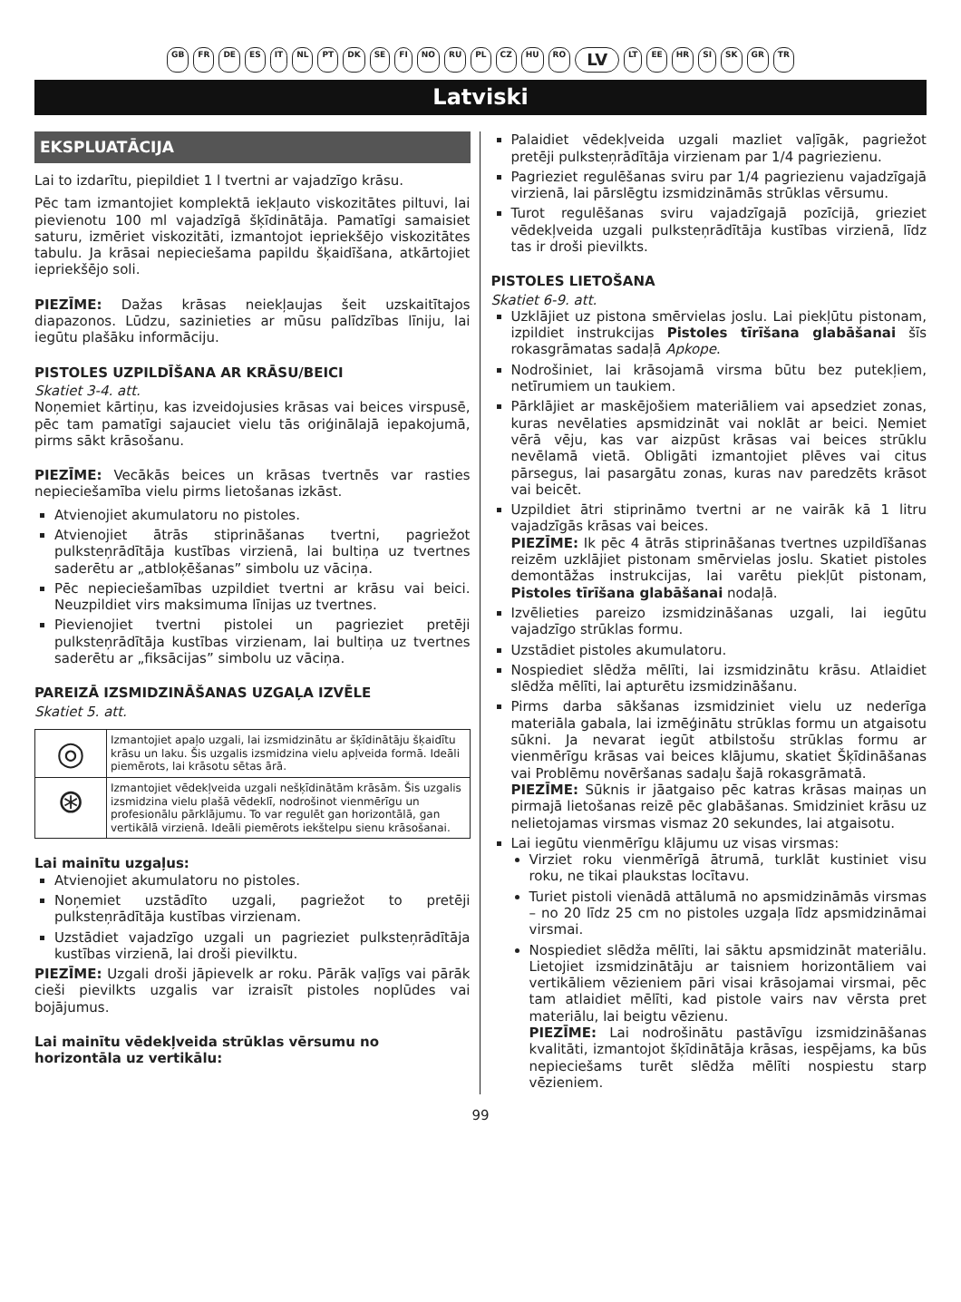GB FR DE ES IT NL PT DK SE FI NO RU PL CZ HU RO LV LT EE HR SI SK GR TR
Latviski
EKSPLUATĀCIJA
Lai to izdarītu, piepildiet 1 l tvertni ar vajadzīgo krāsu.
Pēc tam izmantojiet komplektā iekļauto viskozitātes piltuvi, lai pievienotu 100 ml vajadzīgā šķīdinātāja. Pamatīgi samaisiet saturu, izmēriet viskozitāti, izmantojot iepriekšējo viskozitātes tabulu. Ja krāsai nepieciešama papildu šķaidīšana, atkārtojiet iepriekšējo soli.
PIEZĪME: Dažas krāsas neiekļaujas šeit uzskaitītajos diapazonos. Lūdzu, sazinieties ar mūsu palīdzības līniju, lai iegūtu plašāku informāciju.
PISTOLES UZPILDĪŠANA AR KRĀSU/BEICI
Skatiet 3-4. att.
Noņemiet kārtiņu, kas izveidojusies krāsas vai beices virspusē, pēc tam pamatīgi sajauciet vielu tās oriģinālajā iepakojumā, pirms sākt krāsošanu.
PIEZĪME: Vecākās beices un krāsas tvertnēs var rasties nepieciešamība vielu pirms lietošanas izkāst.
Atvienojiet akumulatoru no pistoles.
Atvienojiet ātrās stiprināšanas tvertni, pagriežot pulksteņrādītāja kustības virzienā, lai bultiņa uz tvertnes saderētu ar „atbloķēšanas” simbolu uz vāciņa.
Pēc nepieciešamības uzpildiet tvertni ar krāsu vai beici. Neuzpildiet virs maksimuma līnijas uz tvertnes.
Pievienojiet tvertni pistolei un pagrieziet pretēji pulksteņrādītāja kustības virzienam, lai bultiņa uz tvertnes saderētu ar „fiksācijas” simbolu uz vāciņa.
PAREIZĀ IZSMIDZINĀŠANAS UZGAĻA IZVĒLE
Skatiet 5. att.
| ◎ | Izmantojiet apaļo uzgali, lai izsmidzinātu ar šķīdinātāju šķaidītu krāsu un laku. Šis uzgalis izsmidzina vielu apļveida formā. Ideāli piemērots, lai krāsotu sētas ārā. |
| ⊛ | Izmantojiet vēdekļveida uzgali nešķīdinātām krāsām. Šis uzgalis izsmidzina vielu plašā vēdeklī, nodrošinot vienmērīgu un profesionālu pārklājumu. To var regulēt gan horizontālā, gan vertikālā virzienā. Ideāli piemērots iekštelpu sienu krāsošanai. |
Lai mainītu uzgaļus:
Atvienojiet akumulatoru no pistoles.
Noņemiet uzstādīto uzgali, pagriežot to pretēji pulksteņrādītāja kustības virzienam.
Uzstādiet vajadzīgo uzgali un pagrieziet pulksteņrādītāja kustības virzienā, lai droši pievilktu.
PIEZĪME: Uzgali droši jāpievelk ar roku. Pārāk vaļīgs vai pārāk cieši pievilkts uzgalis var izraisīt pistoles noplūdes vai bojājumus.
Lai mainītu vēdekļveida strūklas vērsumu no horizontāla uz vertikālu:
Palaidiet vēdekļveida uzgali mazliet vaļīgāk, pagriežot pretēji pulksteņrādītāja virzienam par 1/4 pagriezienu.
Pagrieziet regulēšanas sviru par 1/4 pagriezienu vajadzīgajā virzienā, lai pārslēgtu izsmidzināmās strūklas vērsumu.
Turot regulēšanas sviru vajadzīgajā pozīcijā, grieziet vēdekļveida uzgali pulksteņrādītāja kustības virzienā, līdz tas ir droši pievilkts.
PISTOLES LIETOŠANA
Skatiet 6-9. att.
Uzklājiet uz pistona smērvielas joslu. Lai piekļūtu pistonam, izpildiet instrukcijas Pistoles tīrīšana glabāšanai šīs rokasgrāmatas sadaļā Apkope.
Nodrošiniet, lai krāsojamā virsma būtu bez putekļiem, netīrumiem un taukiem.
Pārklājiet ar maskējošiem materiāliem vai apsedziet zonas, kuras nevēlaties apsmidzināt vai noklāt ar beici. Ņemiet vērā vēju, kas var aizpūst krāsas vai beices strūklu nevēlamā vietā. Obligāti izmantojiet plēves vai citus pārsegus, lai pasargātu zonas, kuras nav paredzēts krāsot vai beicēt.
Uzpildiet ātri stiprināmo tvertni ar ne vairāk kā 1 litru vajadzīgās krāsas vai beices.
PIEZĪME: Ik pēc 4 ātrās stiprināšanas tvertnes uzpildīšanas reizēm uzklājiet pistonam smērvielas joslu. Skatiet pistoles demontāžas instrukcijas, lai varētu piekļūt pistonam, Pistoles tīrīšana glabāšanai nodaļā.
Izvēlieties pareizo izsmidzināšanas uzgali, lai iegūtu vajadzīgo strūklas formu.
Uzstādiet pistoles akumulatoru.
Nospiediet slēdža mēlīti, lai izsmidzinātu krāsu. Atlaidiet slēdža mēlīti, lai apturētu izsmidzināšanu.
Pirms darba sākšanas izsmidziniet vielu uz nederīga materiāla gabala, lai izmēģinātu strūklas formu un atgaisotu sūkni. Ja nevarat iegūt atbilstošu strūklas formu ar vienmērīgu krāsas vai beices klājumu, skatiet Šķīdināšanas vai Problēmu novēršanas sadaļu šajā rokasgrāmatā.
PIEZĪME: Sūknis ir jāatgaiso pēc katras krāsas maiņas un pirmajā lietošanas reizē pēc glabāšanas. Smidziniet krāsu uz nelietojamas virsmas vismaz 20 sekundes, lai atgaisotu.
Lai iegūtu vienmērīgu klājumu uz visas virsmas:
Virziet roku vienmērīgā ātrumā, turklāt kustiniet visu roku, ne tikai plaukstas locītavu.
Turiet pistoli vienādā attālumā no apsmidzināmās virsmas – no 20 līdz 25 cm no pistoles uzgaļa līdz apsmidzināmai virsmai.
Nospiediet slēdža mēlīti, lai sāktu apsmidzināt materiālu. Lietojiet izsmidzinātāju ar taisniem horizontāliem vai vertikāliem vēzieniem pāri visai krāsojamai virsmai, pēc tam atlaidiet mēlīti, kad pistole vairs nav vērsta pret materiālu, lai beigtu vēzienu.
PIEZĪME: Lai nodrošinātu pastāvīgu izsmidzināšanas kvalitāti, izmantojot šķīdinātāja krāsas, iespējams, ka būs nepieciešams turēt slēdža mēlīti nospiestu starp vēzieniem.
99